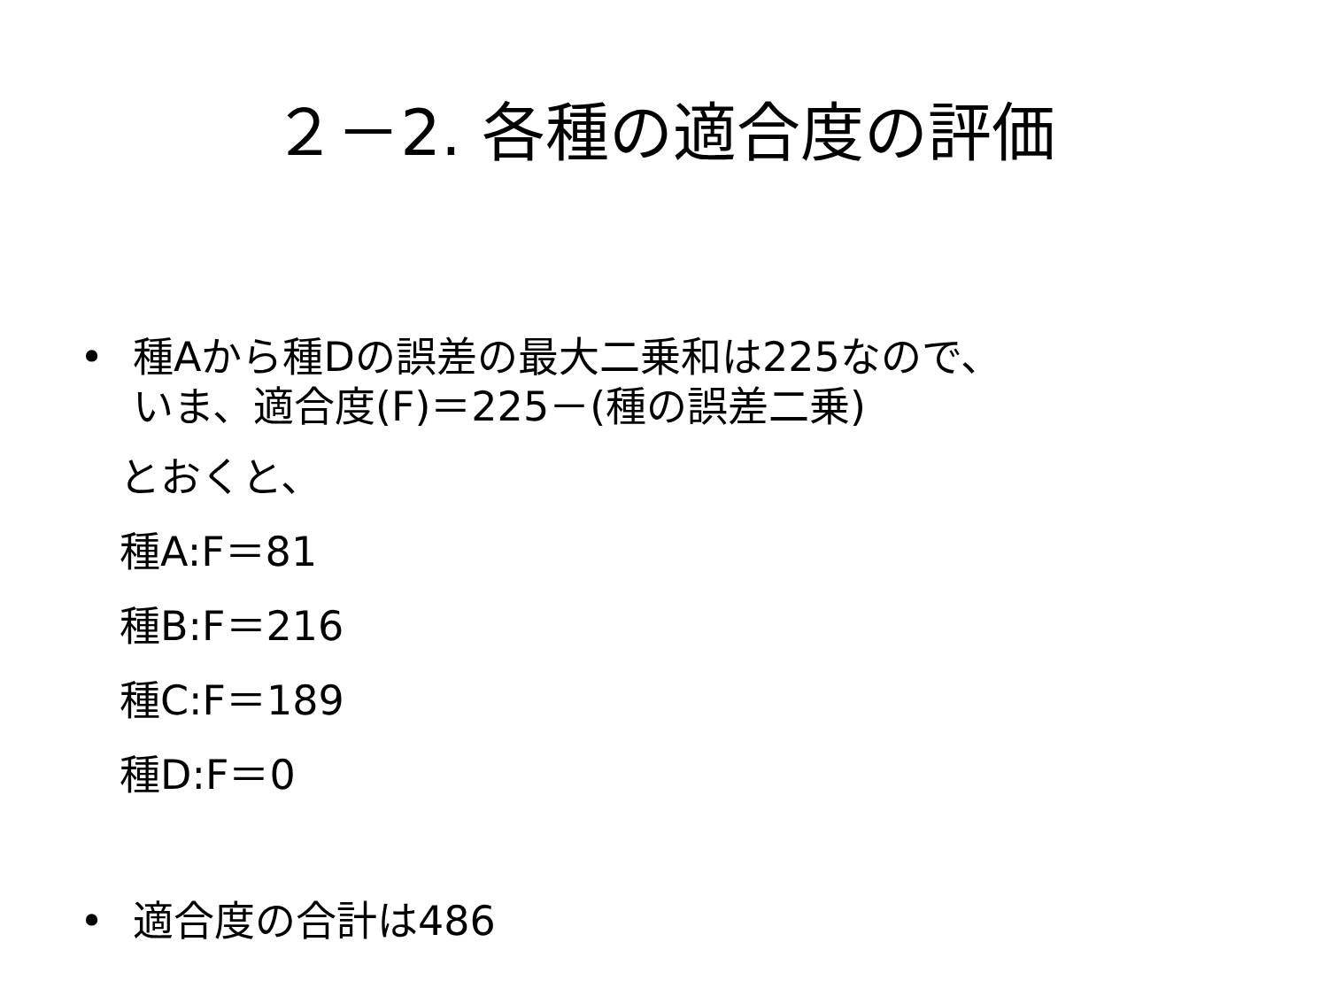２－2. 各種の適合度の評価
• 種Aから種Dの誤差の最大二乗和は225なので、
いま、適合度(F)＝225－(種の誤差二乗)
とおくと、
種A:F＝81
種B:F＝216
種C:F＝189
種D:F＝0
• 適合度の合計は486